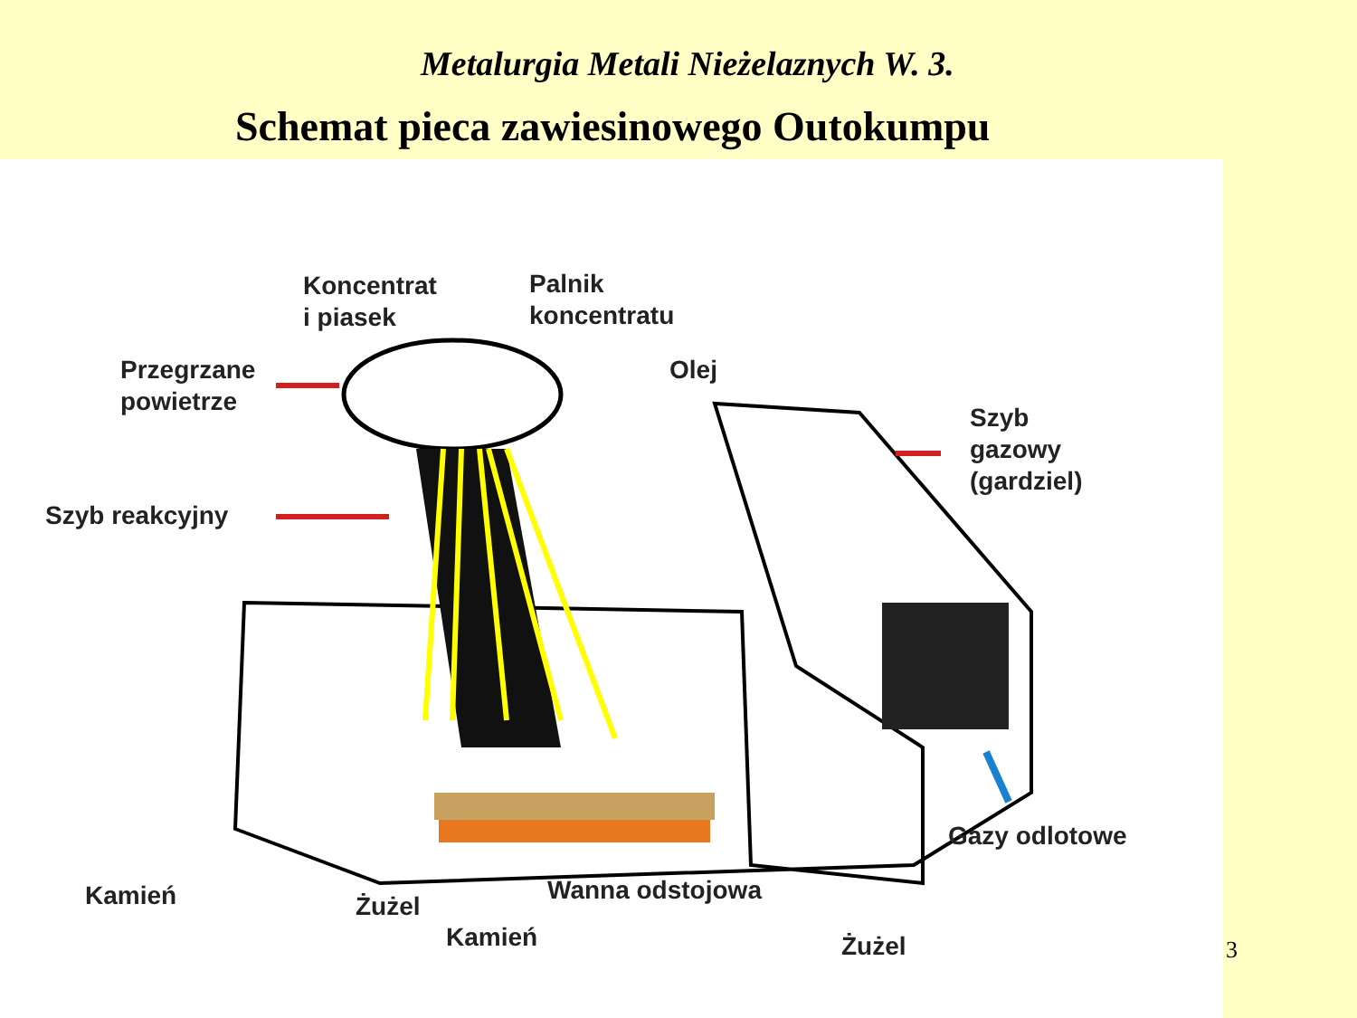Metalurgia Metali Nieżelaznych W. 3.
Schemat pieca zawiesinowego Outokumpu
Koncentrat
i piasek
Palnik
koncentratu
Przegrzane
powietrze
Olej
Szyb
gazowy
(gardziel)
Szyb reakcyjny
Gazy odlotowe
Kamień Żużel
Wanna odstojowa
Kamień Żużel
3